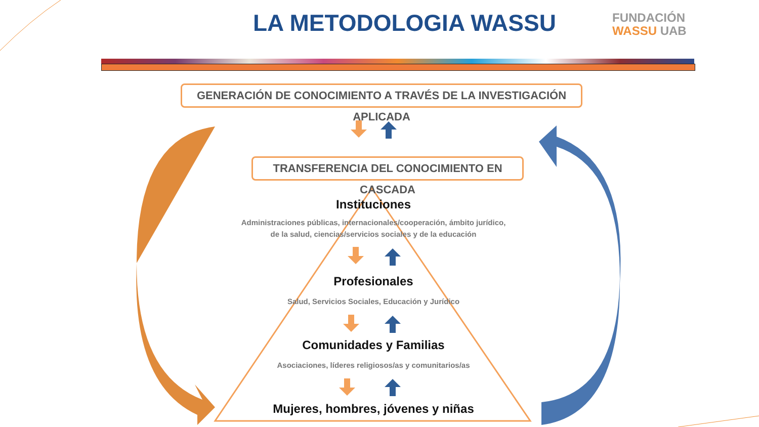LA METODOLOGIA WASSU
FUNDACIÓN
WASSU UAB
GENERACIÓN DE CONOCIMIENTO A TRAVÉS DE LA INVESTIGACIÓN APLICADA
TRANSFERENCIA DEL CONOCIMIENTO EN CASCADA
Instituciones
Administraciones públicas, internacionales/cooperación, ámbito jurídico,
de la salud, ciencias/servicios sociales y de la educación
Profesionales
Salud, Servicios Sociales, Educación y Jurídico
Comunidades y Familias
Asociaciones, líderes religiosos/as y comunitarios/as
Mujeres, hombres, jóvenes y niñas